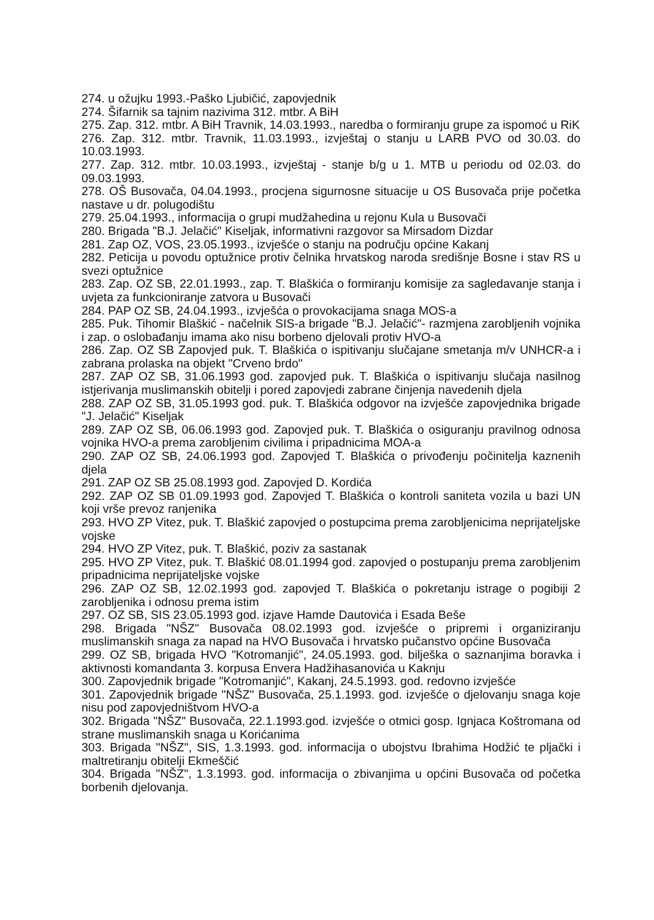274. u ožujku 1993.-Paško Ljubičić, zapovjednik
274. Šifarnik sa tajnim nazivima 312. mtbr. A BiH
275. Zap. 312. mtbr. A BiH Travnik, 14.03.1993., naredba o formiranju grupe za ispomoć u RiK
276. Zap. 312. mtbr. Travnik, 11.03.1993., izvještaj o stanju u LARB PVO od 30.03. do 10.03.1993.
277. Zap. 312. mtbr. 10.03.1993., izvještaj - stanje b/g u 1. MTB u periodu od 02.03. do 09.03.1993.
278. OŠ Busovača, 04.04.1993., procjena sigurnosne situacije u OS Busovača prije početka nastave u dr. polugodištu
279. 25.04.1993., informacija o grupi mudžahedina u rejonu Kula u Busovači
280. Brigada "B.J. Jelačić" Kiseljak, informativni razgovor sa Mirsadom Dizdar
281. Zap OZ, VOS, 23.05.1993., izvješće o stanju na području općine Kakanj
282. Peticija u povodu optužnice protiv čelnika hrvatskog naroda središnje Bosne i stav RS u svezi optužnice
283. Zap. OZ SB, 22.01.1993., zap. T. Blaškića o formiranju komisije za sagledavanje stanja i uvjeta za funkcioniranje zatvora u Busovači
284. PAP OZ SB, 24.04.1993., izvješća o provokacijama snaga MOS-a
285. Puk. Tihomir Blaškić - načelnik SIS-a brigade "B.J. Jelačić"- razmjena zarobljenih vojnika i zap. o oslobađanju imama ako nisu borbeno djelovali protiv HVO-a
286. Zap. OZ SB Zapovjed puk. T. Blaškića o ispitivanju slučajane smetanja m/v UNHCR-a i zabrana prolaska na objekt "Crveno brdo"
287. ZAP OZ SB, 31.06.1993 god. zapovjed puk. T. Blaškića o ispitivanju slučaja nasilnog istjerivanja muslimanskih obitelji i pored zapovjedi zabrane činjenja navedenih djela
288. ZAP OZ SB, 31.05.1993 god. puk. T. Blaškića odgovor na izvješće zapovjednika brigade "J. Jelačić" Kiseljak
289. ZAP OZ SB, 06.06.1993 god. Zapovjed puk. T. Blaškića o osiguranju pravilnog odnosa vojnika HVO-a prema zarobljenim civilima i pripadnicima MOA-a
290. ZAP OZ SB, 24.06.1993 god. Zapovjed T. Blaškića o privođenju počinitelja kaznenih djela
291. ZAP OZ SB 25.08.1993 god. Zapovjed D. Kordića
292. ZAP OZ SB 01.09.1993 god. Zapovjed T. Blaškića o kontroli saniteta vozila u bazi UN koji vrše prevoz ranjenika
293. HVO ZP Vitez, puk. T. Blaškić zapovjed o postupcima prema zarobljenicima neprijateljske vojske
294. HVO ZP Vitez, puk. T. Blaškić, poziv za sastanak
295. HVO ZP Vitez, puk. T. Blaškić 08.01.1994 god. zapovjed o postupanju prema zarobljenim pripadnicima neprijateljske vojske
296. ZAP OZ SB, 12.02.1993 god. zapovjed T. Blaškića o pokretanju istrage o pogibiji 2 zarobljenika i odnosu prema istim
297. OZ SB, SIS 23.05.1993 god. izjave Hamde Dautovića i Esada Beše
298. Brigada "NŠZ" Busovača 08.02.1993 god. izvješće o pripremi i organiziranju muslimanskih snaga za napad na HVO Busovača i hrvatsko pučanstvo općine Busovača
299. OZ SB, brigada HVO "Kotromanjić", 24.05.1993. god. bilješka o saznanjima boravka i aktivnosti komandanta 3. korpusa Envera Hadžihasanovića u Kaknju
300. Zapovjednik brigade "Kotromanjić", Kakanj, 24.5.1993. god. redovno izvješće
301. Zapovjednik brigade "NŠZ" Busovača, 25.1.1993. god. izvješće o djelovanju snaga koje nisu pod zapovjedništvom HVO-a
302. Brigada "NŠZ" Busovača, 22.1.1993.god. izvješće o otmici gosp. Ignjaca Koštromana od strane muslimanskih snaga u Korićanima
303. Brigada "NŠZ", SIS, 1.3.1993. god. informacija o ubojstvu Ibrahima Hodžić te pljački i maltretiranju obitelji Ekmeščić
304. Brigada "NŠZ", 1.3.1993. god. informacija o zbivanjima u općini Busovača od početka borbenih djelovanja.